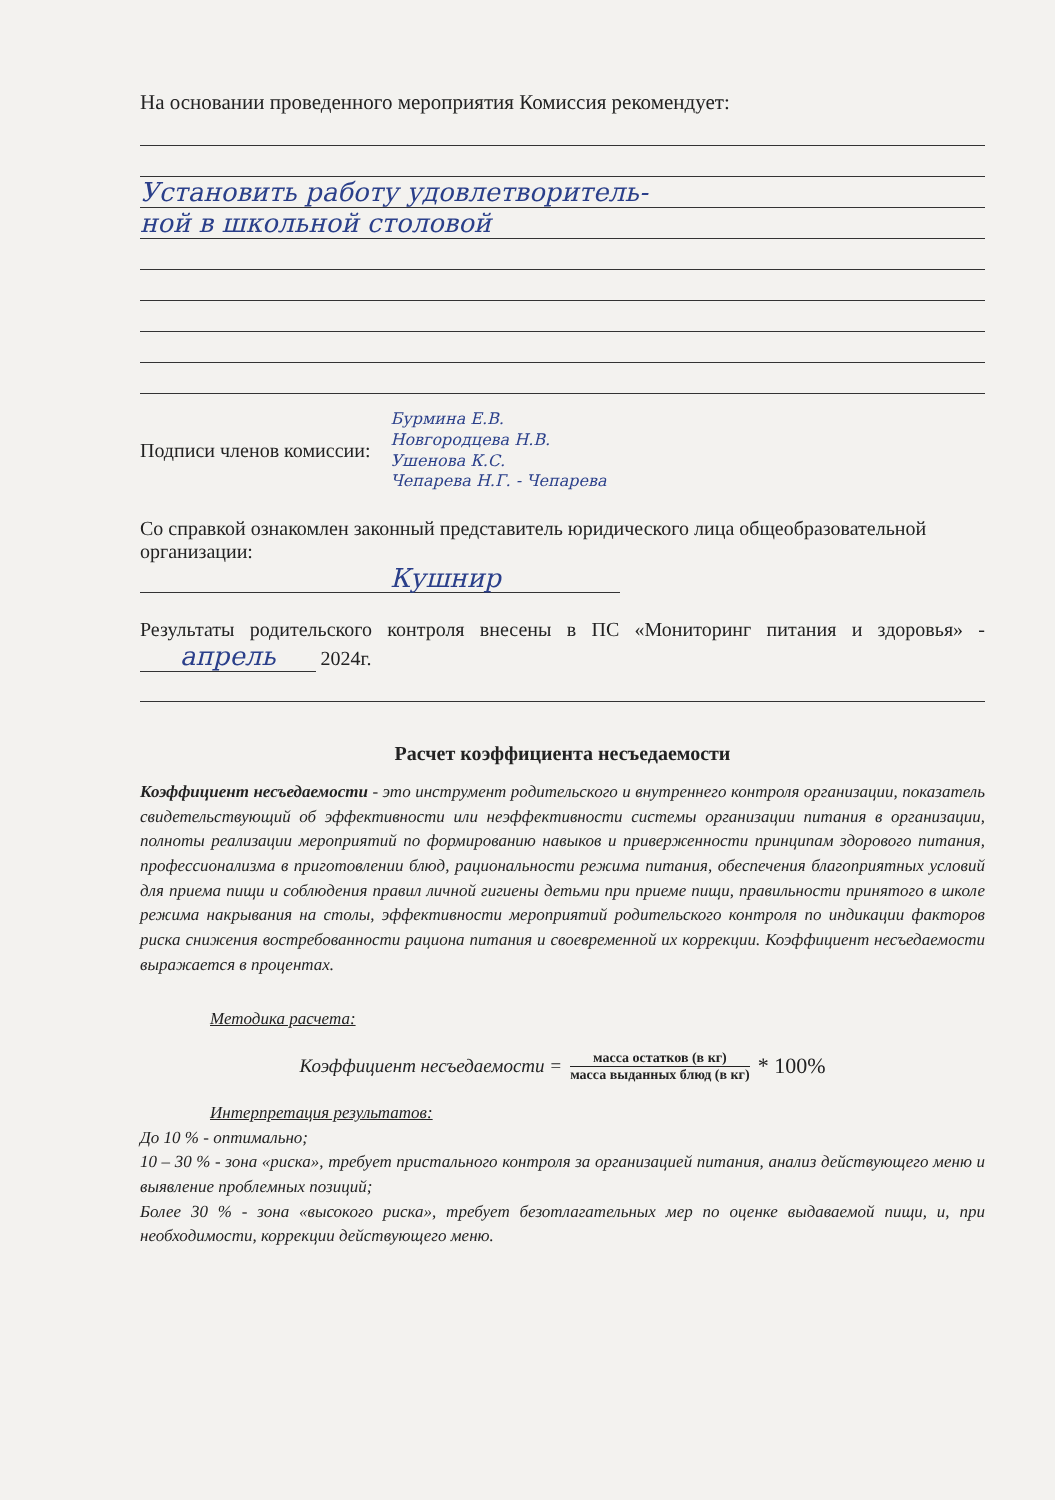На основании проведенного мероприятия Комиссия рекомендует:
Установить работу удовлетворитель-
ной в школьной столовой
Подписи членов комиссии:
Бурмина Е.В.
Новгородцева Н.В.
Ушенова К.С.
Чепарева Н.Г. - Чепарева
Со справкой ознакомлен законный представитель юридического лица общеобразовательной организации:
Кушнир
Результаты родительского контроля внесены в ПС «Мониторинг питания и здоровья» - апрель 2024г.
Расчет коэффициента несъедаемости
Коэффициент несъедаемости - это инструмент родительского и внутреннего контроля организации, показатель свидетельствующий об эффективности или неэффективности системы организации питания в организации, полноты реализации мероприятий по формированию навыков и приверженности принципам здорового питания, профессионализма в приготовлении блюд, рациональности режима питания, обеспечения благоприятных условий для приема пищи и соблюдения правил личной гигиены детьми при приеме пищи, правильности принятого в школе режима накрывания на столы, эффективности мероприятий родительского контроля по индикации факторов риска снижения востребованности рациона питания и своевременной их коррекции. Коэффициент несъедаемости выражается в процентах.
Методика расчета:
Коэффициент несъедаемости = масса остатков (в кг) масса выданных блюд (в кг) * 100%
Интерпретация результатов:
До 10 % - оптимально;
10 – 30 % - зона «риска», требует пристального контроля за организацией питания, анализ действующего меню и выявление проблемных позиций;
Более 30 % - зона «высокого риска», требует безотлагательных мер по оценке выдаваемой пищи, и, при необходимости, коррекции действующего меню.